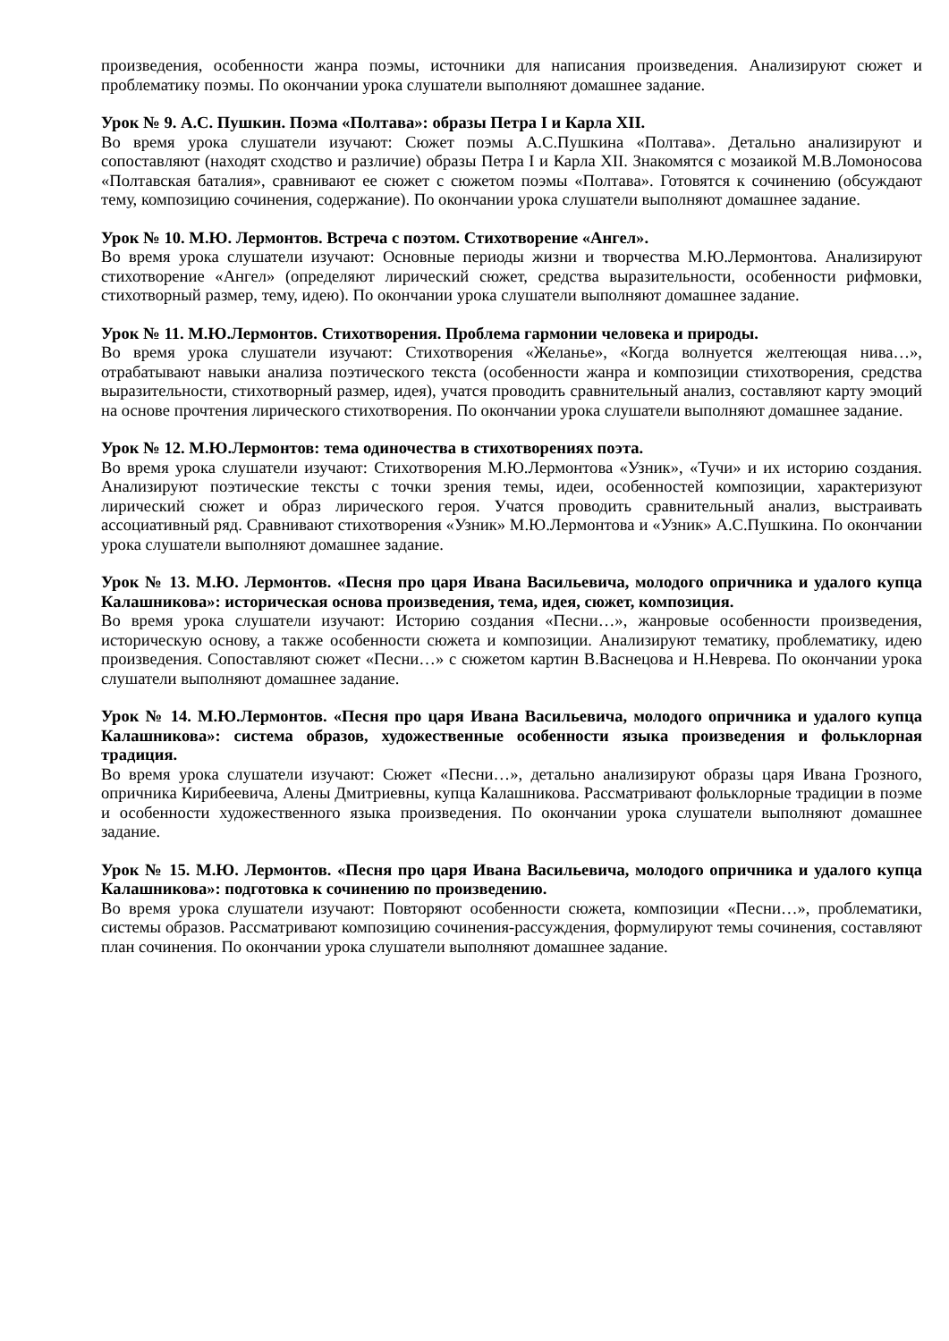произведения, особенности жанра поэмы, источники для написания произведения. Анализируют сюжет и проблематику поэмы. По окончании урока слушатели выполняют домашнее задание.
Урок № 9. А.С. Пушкин. Поэма «Полтава»: образы Петра I и Карла XII.
Во время урока слушатели изучают: Сюжет поэмы А.С.Пушкина «Полтава». Детально анализируют и сопоставляют (находят сходство и различие) образы Петра I и Карла XII. Знакомятся с мозаикой М.В.Ломоносова «Полтавская баталия», сравнивают ее сюжет с сюжетом поэмы «Полтава». Готовятся к сочинению (обсуждают тему, композицию сочинения, содержание). По окончании урока слушатели выполняют домашнее задание.
Урок № 10. М.Ю. Лермонтов. Встреча с поэтом. Стихотворение «Ангел».
Во время урока слушатели изучают: Основные периоды жизни и творчества М.Ю.Лермонтова. Анализируют стихотворение «Ангел» (определяют лирический сюжет, средства выразительности, особенности рифмовки, стихотворный размер, тему, идею). По окончании урока слушатели выполняют домашнее задание.
Урок № 11. М.Ю.Лермонтов. Стихотворения. Проблема гармонии человека и природы.
Во время урока слушатели изучают: Стихотворения «Желанье», «Когда волнуется желтеющая нива…», отрабатывают навыки анализа поэтического текста (особенности жанра и композиции стихотворения, средства выразительности, стихотворный размер, идея), учатся проводить сравнительный анализ, составляют карту эмоций на основе прочтения лирического стихотворения. По окончании урока слушатели выполняют домашнее задание.
Урок № 12. М.Ю.Лермонтов: тема одиночества в стихотворениях поэта.
Во время урока слушатели изучают: Стихотворения М.Ю.Лермонтова «Узник», «Тучи» и их историю создания. Анализируют поэтические тексты с точки зрения темы, идеи, особенностей композиции, характеризуют лирический сюжет и образ лирического героя. Учатся проводить сравнительный анализ, выстраивать ассоциативный ряд. Сравнивают стихотворения «Узник» М.Ю.Лермонтова и «Узник» А.С.Пушкина. По окончании урока слушатели выполняют домашнее задание.
Урок № 13. М.Ю. Лермонтов. «Песня про царя Ивана Васильевича, молодого опричника и удалого купца Калашникова»: историческая основа произведения, тема, идея, сюжет, композиция.
Во время урока слушатели изучают: Историю создания «Песни…», жанровые особенности произведения, историческую основу, а также особенности сюжета и композиции. Анализируют тематику, проблематику, идею произведения. Сопоставляют сюжет «Песни…» с сюжетом картин В.Васнецова и Н.Неврева. По окончании урока слушатели выполняют домашнее задание.
Урок № 14. М.Ю.Лермонтов. «Песня про царя Ивана Васильевича, молодого опричника и удалого купца Калашникова»: система образов, художественные особенности языка произведения и фольклорная традиция.
Во время урока слушатели изучают: Сюжет «Песни…», детально анализируют образы царя Ивана Грозного, опричника Кирибеевича, Алены Дмитриевны, купца Калашникова. Рассматривают фольклорные традиции в поэме и особенности художественного языка произведения. По окончании урока слушатели выполняют домашнее задание.
Урок № 15. М.Ю. Лермонтов. «Песня про царя Ивана Васильевича, молодого опричника и удалого купца Калашникова»: подготовка к сочинению по произведению.
Во время урока слушатели изучают: Повторяют особенности сюжета, композиции «Песни…», проблематики, системы образов. Рассматривают композицию сочинения-рассуждения, формулируют темы сочинения, составляют план сочинения. По окончании урока слушатели выполняют домашнее задание.